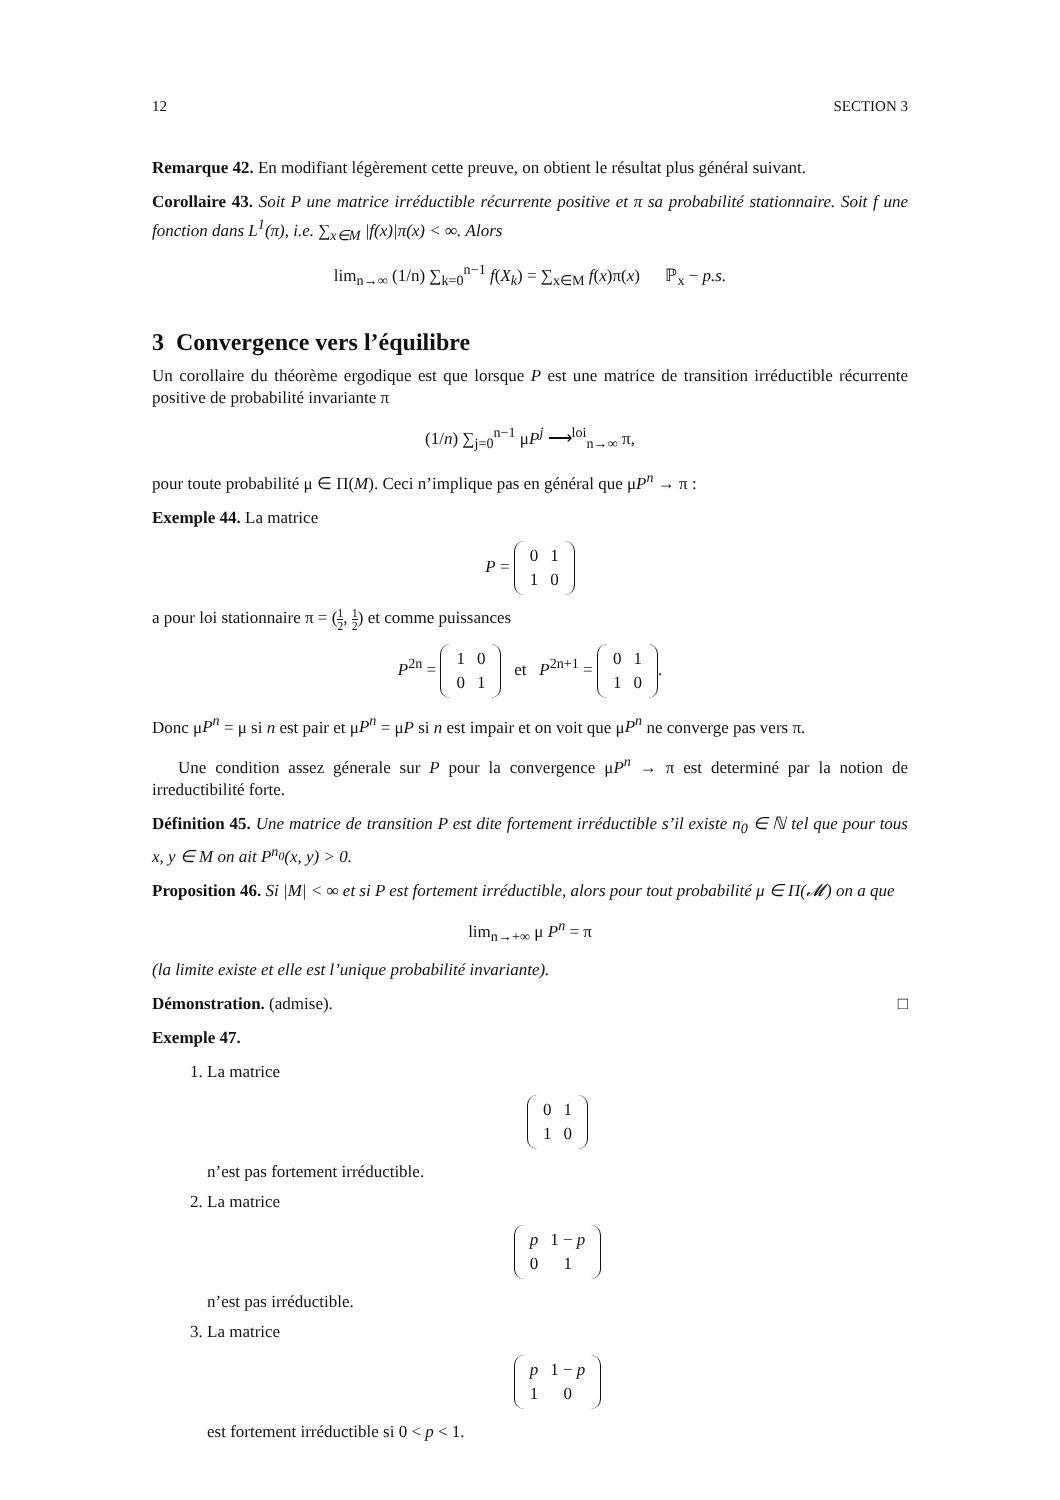12 SECTION 3
Remarque 42. En modifiant légèrement cette preuve, on obtient le résultat plus général suivant.
Corollaire 43. Soit P une matrice irréductible récurrente positive et π sa probabilité stationnaire. Soit f une fonction dans L<sup>1</sup>(π), i.e. ∑<sub>x∈M</sub> |f(x)|π(x) < ∞. Alors
lim<sub>n→∞</sub> (1/n) ∑<sub>k=0</sub><sup>n−1</sup> f(X<sub>k</sub>) = ∑<sub>x∈M</sub> f(x)π(x) ℙ<sub>x</sub> − p.s.
3 Convergence vers l’équilibre
Un corollaire du théorème ergodique est que lorsque P est une matrice de transition irréductible récurrente positive de probabilité invariante π
(1/n) ∑<sub>j=0</sub><sup>n−1</sup> μP<sup>j</sup> ⟶<sup>loi</sup><sub>n→∞</sub> π,
pour toute probabilité μ ∈ Π(M). Ceci n’implique pas en général que μP<sup>n</sup> → π :
Exemple 44. La matrice
P =
| 0 | 1 |
| 1 | 0 |
a pour loi stationnaire π = (1 2, 1 2) et comme puissances
P<sup>2n</sup> =
| 1 | 0 |
| 0 | 1 |
et P<sup>2n+1</sup> =
| 0 | 1 |
| 1 | 0 |
.
Donc μP<sup>n</sup> = μ si n est pair et μP<sup>n</sup> = μP si n est impair et on voit que μP<sup>n</sup> ne converge pas vers π.
Une condition assez génerale sur P pour la convergence μP<sup>n</sup> → π est determiné par la notion de irreductibilité forte.
Définition 45. Une matrice de transition P est dite fortement irréductible s’il existe n<sub>0</sub> ∈ ℕ tel que pour tous x, y ∈ M on ait P<sup>n<sub>0</sub></sup>(x, y) > 0.
Proposition 46. Si |M| < ∞ et si P est fortement irréductible, alors pour tout probabilité μ ∈ Π(𝓜) on a que
lim<sub>n→+∞</sub> μ P<sup>n</sup> = π
(la limite existe et elle est l’unique probabilité invariante).
Démonstration. (admise). □
Exemple 47.
1. La matrice
| 0 | 1 |
| 1 | 0 |
n’est pas fortement irréductible.
2. La matrice
| p | 1 − p |
| 0 | 1 |
n’est pas irréductible.
3. La matrice
| p | 1 − p |
| 1 | 0 |
est fortement irréductible si 0 < p < 1.